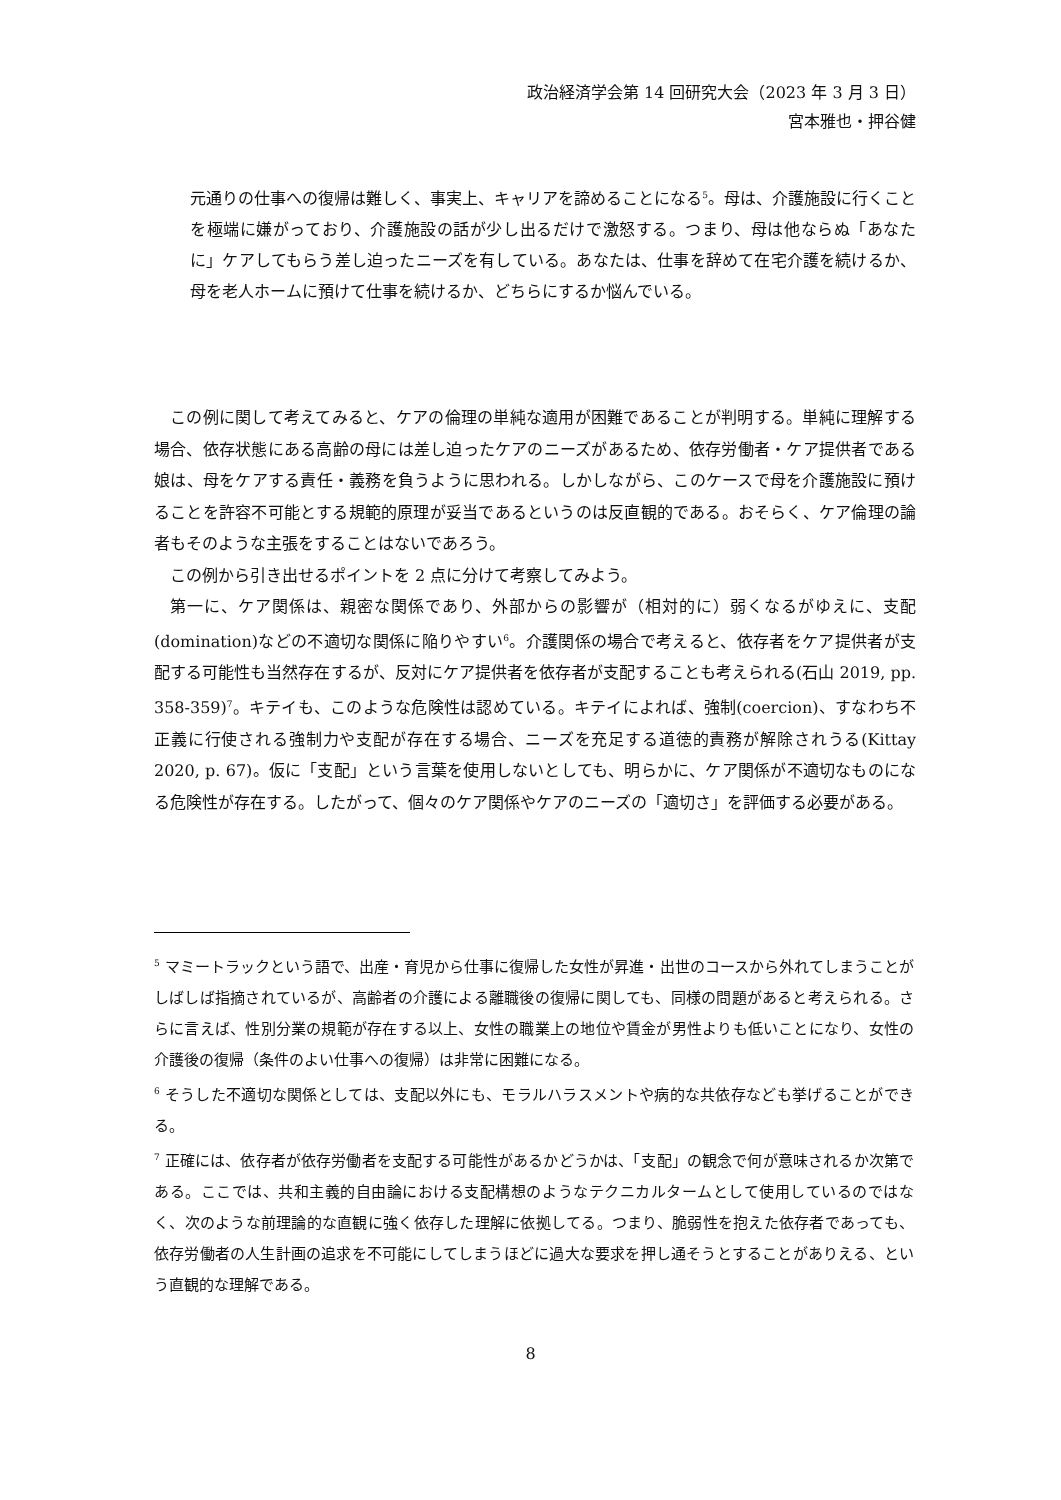政治経済学会第 14 回研究大会（2023 年 3 月 3 日）
宮本雅也・押谷健
元通りの仕事への復帰は難しく、事実上、キャリアを諦めることになる<sup>5</sup>。母は、介護施設に行くことを極端に嫌がっており、介護施設の話が少し出るだけで激怒する。つまり、母は他ならぬ「あなたに」ケアしてもらう差し迫ったニーズを有している。あなたは、仕事を辞めて在宅介護を続けるか、母を老人ホームに預けて仕事を続けるか、どちらにするか悩んでいる。
この例に関して考えてみると、ケアの倫理の単純な適用が困難であることが判明する。単純に理解する場合、依存状態にある高齢の母には差し迫ったケアのニーズがあるため、依存労働者・ケア提供者である娘は、母をケアする責任・義務を負うように思われる。しかしながら、このケースで母を介護施設に預けることを許容不可能とする規範的原理が妥当であるというのは反直観的である。おそらく、ケア倫理の論者もそのような主張をすることはないであろう。
この例から引き出せるポイントを 2 点に分けて考察してみよう。
第一に、ケア関係は、親密な関係であり、外部からの影響が（相対的に）弱くなるがゆえに、支配(domination)などの不適切な関係に陥りやすい<sup>6</sup>。介護関係の場合で考えると、依存者をケア提供者が支配する可能性も当然存在するが、反対にケア提供者を依存者が支配することも考えられる(石山 2019, pp. 358-359)<sup>7</sup>。キテイも、このような危険性は認めている。キテイによれば、強制(coercion)、すなわち不正義に行使される強制力や支配が存在する場合、ニーズを充足する道徳的責務が解除されうる(Kittay 2020, p. 67)。仮に「支配」という言葉を使用しないとしても、明らかに、ケア関係が不適切なものになる危険性が存在する。したがって、個々のケア関係やケアのニーズの「適切さ」を評価する必要がある。
<sup>5</sup> マミートラックという語で、出産・育児から仕事に復帰した女性が昇進・出世のコースから外れてしまうことがしばしば指摘されているが、高齢者の介護による離職後の復帰に関しても、同様の問題があると考えられる。さらに言えば、性別分業の規範が存在する以上、女性の職業上の地位や賃金が男性よりも低いことになり、女性の介護後の復帰（条件のよい仕事への復帰）は非常に困難になる。
<sup>6</sup> そうした不適切な関係としては、支配以外にも、モラルハラスメントや病的な共依存なども挙げることができる。
<sup>7</sup> 正確には、依存者が依存労働者を支配する可能性があるかどうかは、「支配」の観念で何が意味されるか次第である。ここでは、共和主義的自由論における支配構想のようなテクニカルタームとして使用しているのではなく、次のような前理論的な直観に強く依存した理解に依拠してる。つまり、脆弱性を抱えた依存者であっても、依存労働者の人生計画の追求を不可能にしてしまうほどに過大な要求を押し通そうとすることがありえる、という直観的な理解である。
8